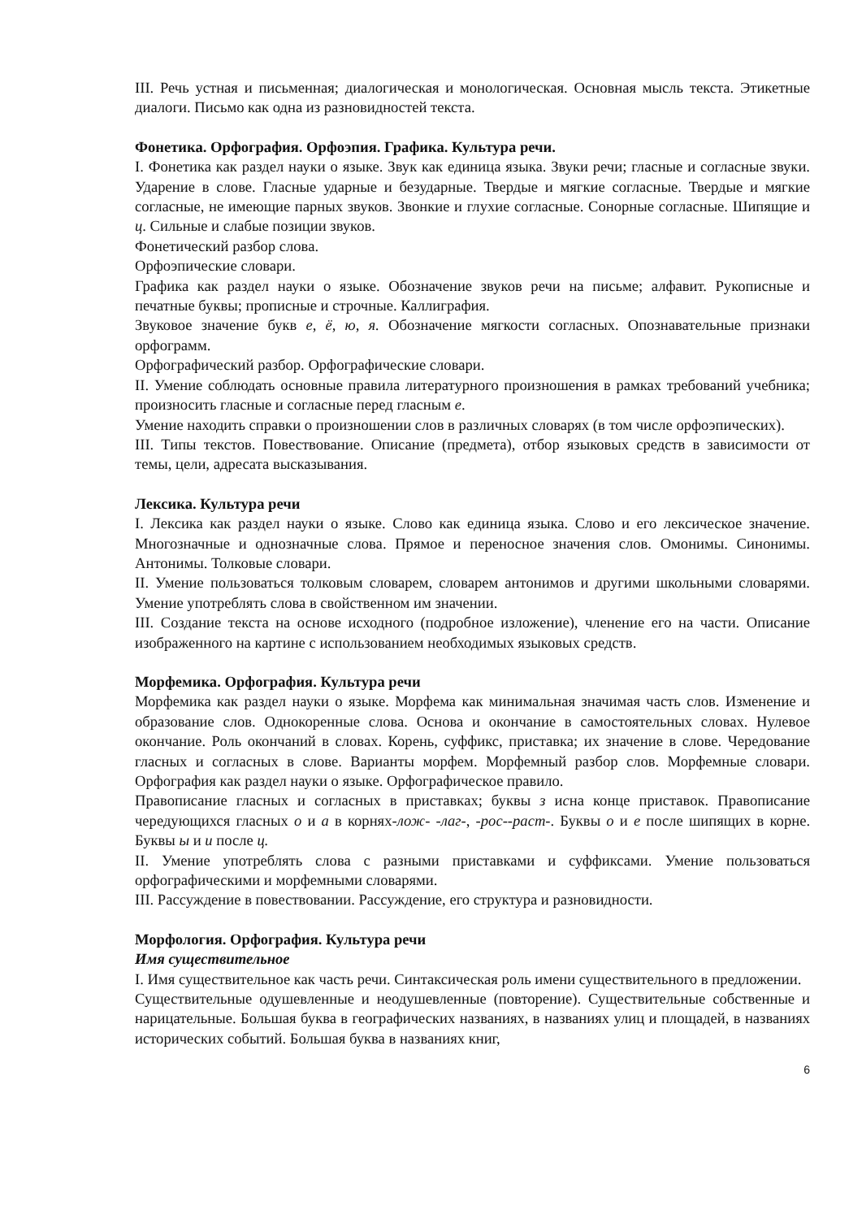III. Речь устная и письменная; диалогическая и монологическая. Основная мысль текста. Этикетные диалоги. Письмо как одна из разновидностей текста.
Фонетика. Орфография. Орфоэпия. Графика. Культура речи.
I. Фонетика как раздел науки о языке. Звук как единица языка. Звуки речи; гласные и согласные звуки. Ударение в слове. Гласные ударные и безударные. Твердые и мягкие согласные. Твердые и мягкие согласные, не имеющие парных звуков. Звонкие и глухие согласные. Сонорные согласные. Шипящие и ц. Сильные и слабые позиции звуков.
Фонетический разбор слова.
Орфоэпические словари.
Графика как раздел науки о языке. Обозначение звуков речи на письме; алфавит. Рукописные и печатные буквы; прописные и строчные. Каллиграфия.
Звуковое значение букв е, ё, ю, я. Обозначение мягкости согласных. Опознавательные признаки орфограмм.
Орфографический разбор. Орфографические словари.
II. Умение соблюдать основные правила литературного произношения в рамках требований учебника; произносить гласные и согласные перед гласным е.
Умение находить справки о произношении слов в различных словарях (в том числе орфоэпических).
III. Типы текстов. Повествование. Описание (предмета), отбор языковых средств в зависимости от темы, цели, адресата высказывания.
Лексика. Культура речи
I. Лексика как раздел науки о языке. Слово как единица языка. Слово и его лексическое значение. Многозначные и однозначные слова. Прямое и переносное значения слов. Омонимы. Синонимы. Антонимы. Толковые словари.
II. Умение пользоваться толковым словарем, словарем антонимов и другими школьными словарями. Умение употреблять слова в свойственном им значении.
III. Создание текста на основе исходного (подробное изложение), членение его на части. Описание изображенного на картине с использованием необходимых языковых средств.
Морфемика. Орфография. Культура речи
Морфемика как раздел науки о языке. Морфема как минимальная значимая часть слов. Изменение и образование слов. Однокоренные слова. Основа и окончание в самостоятельных словах. Нулевое окончание. Роль окончаний в словах. Корень, суффикс, приставка; их значение в слове. Чередование гласных и согласных в слове. Варианты морфем. Морфемный разбор слов. Морфемные словари. Орфография как раздел науки о языке. Орфографическое правило.
Правописание гласных и согласных в приставках; буквы з исна конце приставок. Правописание чередующихся гласных о и а в корнях-лож- -лаг-, -рос--раст-. Буквы о и е после шипящих в корне. Буквы ы и и после ц.
II. Умение употреблять слова с разными приставками и суффиксами. Умение пользоваться орфографическими и морфемными словарями.
III. Рассуждение в повествовании. Рассуждение, его структура и разновидности.
Морфология. Орфография. Культура речи
Имя существительное
I. Имя существительное как часть речи. Синтаксическая роль имени существительного в предложении.
Существительные одушевленные и неодушевленные (повторение). Существительные собственные и нарицательные. Большая буква в географических названиях, в названиях улиц и площадей, в названиях исторических событий. Большая буква в названиях книг,
6